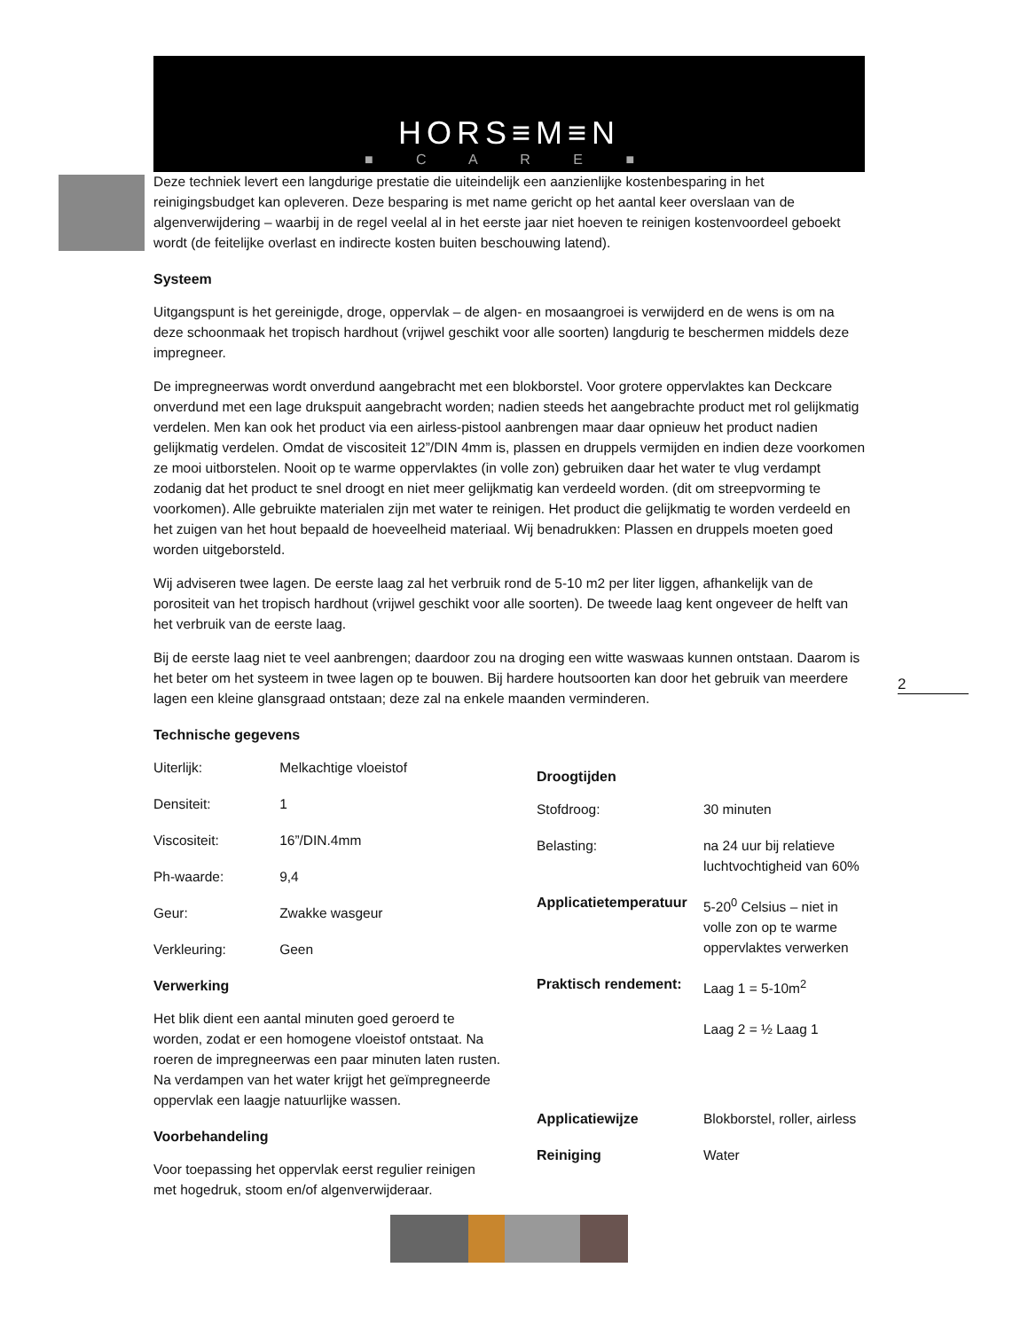HORS≡M≡N
■ C A R E ■
Deze techniek levert een langdurige prestatie die uiteindelijk een aanzienlijke kostenbesparing in het reinigingsbudget kan opleveren. Deze besparing is met name gericht op het aantal keer overslaan van de algenverwijdering – waarbij in de regel veelal al in het eerste jaar niet hoeven te reinigen kostenvoordeel geboekt wordt (de feitelijke overlast en indirecte kosten buiten beschouwing latend).
Systeem
Uitgangspunt is het gereinigde, droge, oppervlak – de algen- en mosaangroei is verwijderd en de wens is om na deze schoonmaak het tropisch hardhout (vrijwel geschikt voor alle soorten) langdurig te beschermen middels deze impregneer.
De impregneerwas wordt onverdund aangebracht met een blokborstel. Voor grotere oppervlaktes kan Deckcare onverdund met een lage drukspuit aangebracht worden; nadien steeds het aangebrachte product met rol gelijkmatig verdelen. Men kan ook het product via een airless-pistool aanbrengen maar daar opnieuw het product nadien gelijkmatig verdelen. Omdat de viscositeit 12”/DIN 4mm is, plassen en druppels vermijden en indien deze voorkomen ze mooi uitborstelen. Nooit op te warme oppervlaktes (in volle zon) gebruiken daar het water te vlug verdampt zodanig dat het product te snel droogt en niet meer gelijkmatig kan verdeeld worden. (dit om streepvorming te voorkomen). Alle gebruikte materialen zijn met water te reinigen. Het product die gelijkmatig te worden verdeeld en het zuigen van het hout bepaald de hoeveelheid materiaal. Wij benadrukken: Plassen en druppels moeten goed worden uitgeborsteld.
Wij adviseren twee lagen. De eerste laag zal het verbruik rond de 5-10 m2 per liter liggen, afhankelijk van de porositeit van het tropisch hardhout (vrijwel geschikt voor alle soorten). De tweede laag kent ongeveer de helft van het verbruik van de eerste laag.
Bij de eerste laag niet te veel aanbrengen; daardoor zou na droging een witte waswaas kunnen ontstaan. Daarom is het beter om het systeem in twee lagen op te bouwen. Bij hardere houtsoorten kan door het gebruik van meerdere lagen een kleine glansgraad ontstaan; deze zal na enkele maanden verminderen.
Technische gegevens
| Uiterlijk: | Melkachtige vloeistof |
| Densiteit: | 1 |
| Viscositeit: | 16”/DIN.4mm |
| Ph-waarde: | 9,4 |
| Geur: | Zwakke wasgeur |
| Verkleuring: | Geen |
Verwerking
Het blik dient een aantal minuten goed geroerd te worden, zodat er een homogene vloeistof ontstaat. Na roeren de impregneerwas een paar minuten laten rusten. Na verdampen van het water krijgt het geïmpregneerde oppervlak een laagje natuurlijke wassen.
Voorbehandeling
Voor toepassing het oppervlak eerst regulier reinigen met hogedruk, stoom en/of algenverwijderaar.
Droogtijden
| Stofdroog: | 30 minuten |
| Belasting: | na 24 uur bij relatieve luchtvochtigheid van 60% |
| Applicatietemperatuur | 5-20<sup>0</sup> Celsius – niet in volle zon op te warme oppervlaktes verwerken |
| Praktisch rendement: | Laag 1 = 5-10m<sup>2</sup> Laag 2 = ½ Laag 1 |
| Applicatiewijze | Blokborstel, roller, airless |
| Reiniging | Water |
2